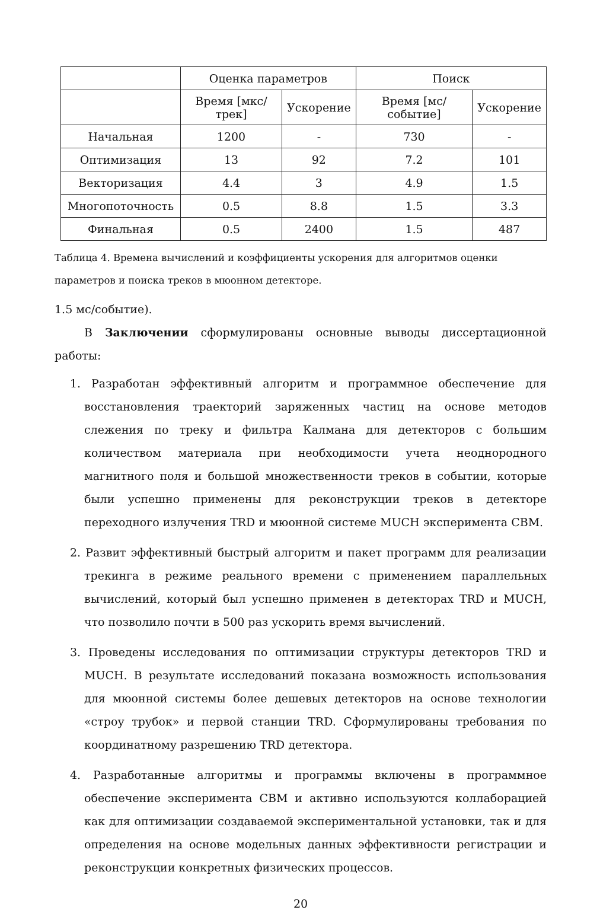| | Оценка параметров | | Поиск | |
| --- | --- | --- | --- | --- |
| | Время [мкс/трек] | Ускорение | Время [мс/событие] | Ускорение |
| Начальная | 1200 | - | 730 | - |
| Оптимизация | 13 | 92 | 7.2 | 101 |
| Векторизация | 4.4 | 3 | 4.9 | 1.5 |
| Многопоточность | 0.5 | 8.8 | 1.5 | 3.3 |
| Финальная | 0.5 | 2400 | 1.5 | 487 |
Таблица 4. Времена вычислений и коэффициенты ускорения для алгоритмов оценки параметров и поиска треков в мюонном детекторе.
1.5 мс/событие).
В Заключении сформулированы основные выводы диссертационной работы:
1. Разработан эффективный алгоритм и программное обеспечение для восстановления траекторий заряженных частиц на основе методов слежения по треку и фильтра Калмана для детекторов с большим количеством материала при необходимости учета неоднородного магнитного поля и большой множественности треков в событии, которые были успешно применены для реконструкции треков в детекторе переходного излучения TRD и мюонной системе MUCH эксперимента CBM.
2. Развит эффективный быстрый алгоритм и пакет программ для реализации трекинга в режиме реального времени с применением параллельных вычислений, который был успешно применен в детекторах TRD и MUCH, что позволило почти в 500 раз ускорить время вычислений.
3. Проведены исследования по оптимизации структуры детекторов TRD и MUCH. В результате исследований показана возможность использования для мюонной системы более дешевых детекторов на основе технологии «строу трубок» и первой станции TRD. Сформулированы требования по координатному разрешению TRD детектора.
4. Разработанные алгоритмы и программы включены в программное обеспечение эксперимента CBM и активно используются коллаборацией как для оптимизации создаваемой экспериментальной установки, так и для определения на основе модельных данных эффективности регистрации и реконструкции конкретных физических процессов.
20